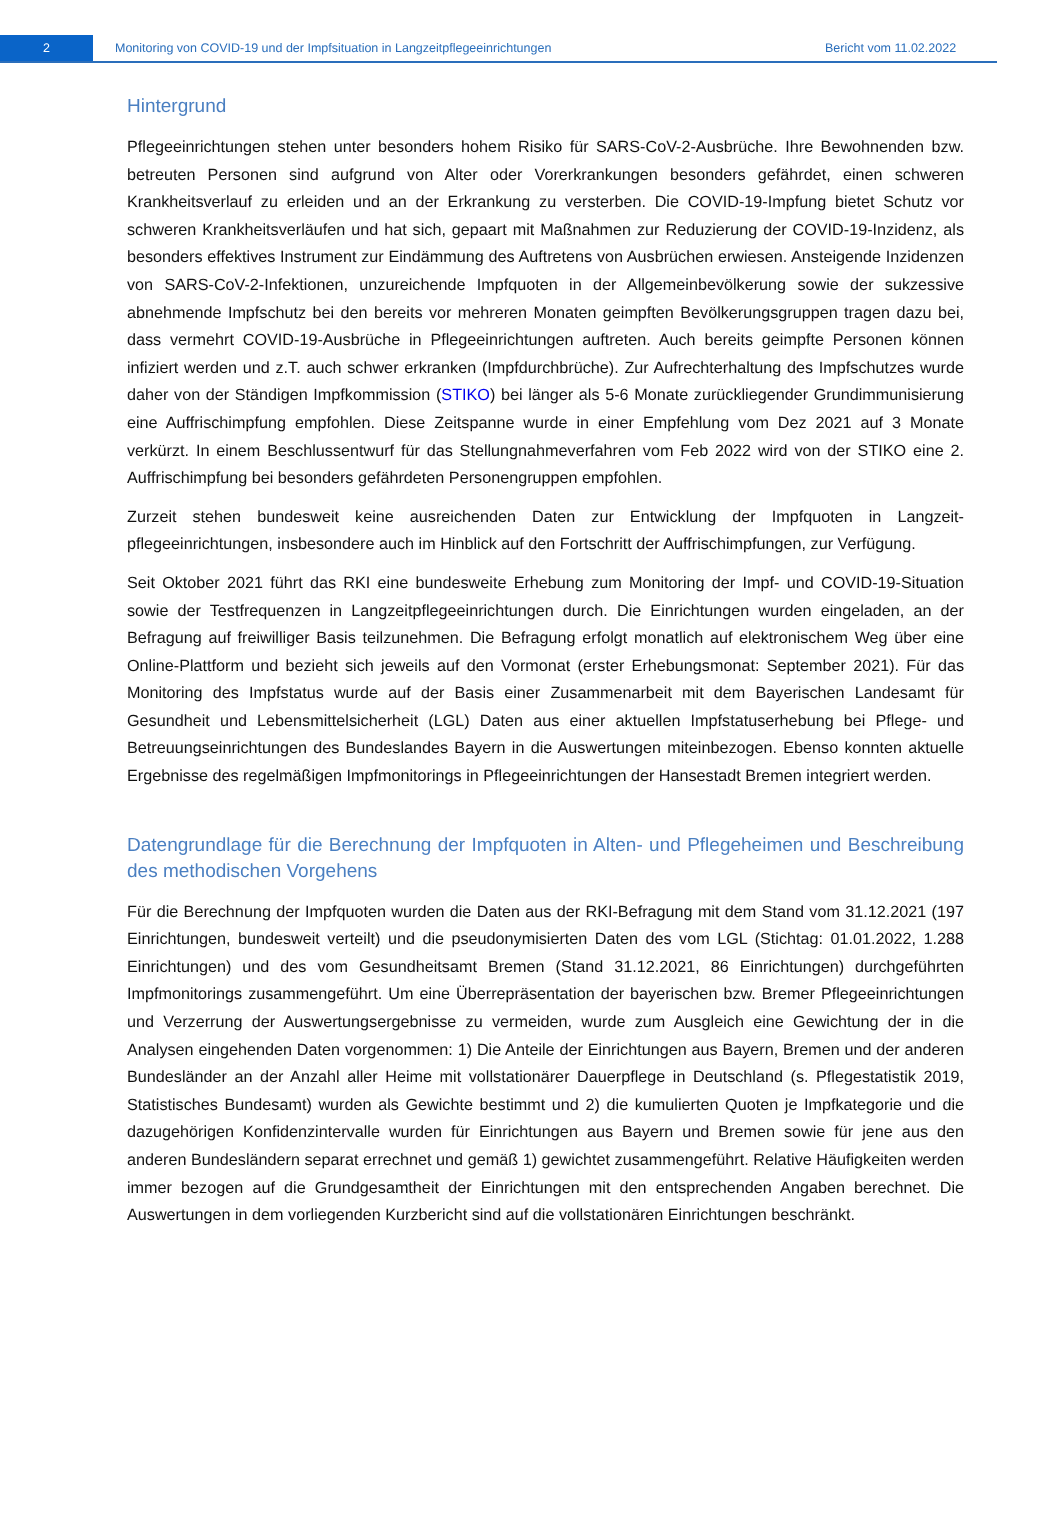2
Monitoring von COVID-19 und der Impfsituation in Langzeitpflegeeinrichtungen Bericht vom 11.02.2022
Hintergrund
Pflegeeinrichtungen stehen unter besonders hohem Risiko für SARS-CoV-2-Ausbrüche. Ihre Bewohnenden bzw. betreuten Personen sind aufgrund von Alter oder Vorerkrankungen besonders gefährdet, einen schweren Krankheitsverlauf zu erleiden und an der Erkrankung zu versterben. Die COVID-19-Impfung bietet Schutz vor schweren Krankheitsverläufen und hat sich, gepaart mit Maßnahmen zur Reduzierung der COVID-19-Inzidenz, als besonders effektives Instrument zur Eindämmung des Auftretens von Ausbrüchen erwiesen. Ansteigende Inzidenzen von SARS-CoV-2-Infektionen, unzureichende Impfquoten in der Allgemeinbevölkerung sowie der sukzessive abnehmende Impfschutz bei den bereits vor mehreren Monaten geimpften Bevölkerungsgruppen tragen dazu bei, dass vermehrt COVID-19-Ausbrüche in Pflegeeinrichtungen auftreten. Auch bereits geimpfte Personen können infiziert werden und z.T. auch schwer erkranken (Impfdurchbrüche). Zur Aufrechterhaltung des Impfschutzes wurde daher von der Ständigen Impfkommission (STIKO) bei länger als 5-6 Monate zurückliegender Grundimmunisierung eine Auffrischimpfung empfohlen. Diese Zeitspanne wurde in einer Empfehlung vom Dez 2021 auf 3 Monate verkürzt. In einem Beschlussentwurf für das Stellungnahmeverfahren vom Feb 2022 wird von der STIKO eine 2. Auffrischimpfung bei besonders gefährdeten Personengruppen empfohlen.
Zurzeit stehen bundesweit keine ausreichenden Daten zur Entwicklung der Impfquoten in Langzeit-pflegeeinrichtungen, insbesondere auch im Hinblick auf den Fortschritt der Auffrischimpfungen, zur Verfügung.
Seit Oktober 2021 führt das RKI eine bundesweite Erhebung zum Monitoring der Impf- und COVID-19-Situation sowie der Testfrequenzen in Langzeitpflegeeinrichtungen durch. Die Einrichtungen wurden eingeladen, an der Befragung auf freiwilliger Basis teilzunehmen. Die Befragung erfolgt monatlich auf elektronischem Weg über eine Online-Plattform und bezieht sich jeweils auf den Vormonat (erster Erhebungsmonat: September 2021). Für das Monitoring des Impfstatus wurde auf der Basis einer Zusammenarbeit mit dem Bayerischen Landesamt für Gesundheit und Lebensmittelsicherheit (LGL) Daten aus einer aktuellen Impfstatuserhebung bei Pflege- und Betreuungseinrichtungen des Bundeslandes Bayern in die Auswertungen miteinbezogen. Ebenso konnten aktuelle Ergebnisse des regelmäßigen Impfmonitorings in Pflegeeinrichtungen der Hansestadt Bremen integriert werden.
Datengrundlage für die Berechnung der Impfquoten in Alten- und Pflegeheimen und Beschreibung des methodischen Vorgehens
Für die Berechnung der Impfquoten wurden die Daten aus der RKI-Befragung mit dem Stand vom 31.12.2021 (197 Einrichtungen, bundesweit verteilt) und die pseudonymisierten Daten des vom LGL (Stichtag: 01.01.2022, 1.288 Einrichtungen) und des vom Gesundheitsamt Bremen (Stand 31.12.2021, 86 Einrichtungen) durchgeführten Impfmonitorings zusammengeführt. Um eine Überrepräsentation der bayerischen bzw. Bremer Pflegeeinrichtungen und Verzerrung der Auswertungsergebnisse zu vermeiden, wurde zum Ausgleich eine Gewichtung der in die Analysen eingehenden Daten vorgenommen: 1) Die Anteile der Einrichtungen aus Bayern, Bremen und der anderen Bundesländer an der Anzahl aller Heime mit vollstationärer Dauerpflege in Deutschland (s. Pflegestatistik 2019, Statistisches Bundesamt) wurden als Gewichte bestimmt und 2) die kumulierten Quoten je Impfkategorie und die dazugehörigen Konfidenzintervalle wurden für Einrichtungen aus Bayern und Bremen sowie für jene aus den anderen Bundesländern separat errechnet und gemäß 1) gewichtet zusammengeführt. Relative Häufigkeiten werden immer bezogen auf die Grundgesamtheit der Einrichtungen mit den entsprechenden Angaben berechnet. Die Auswertungen in dem vorliegenden Kurzbericht sind auf die vollstationären Einrichtungen beschränkt.